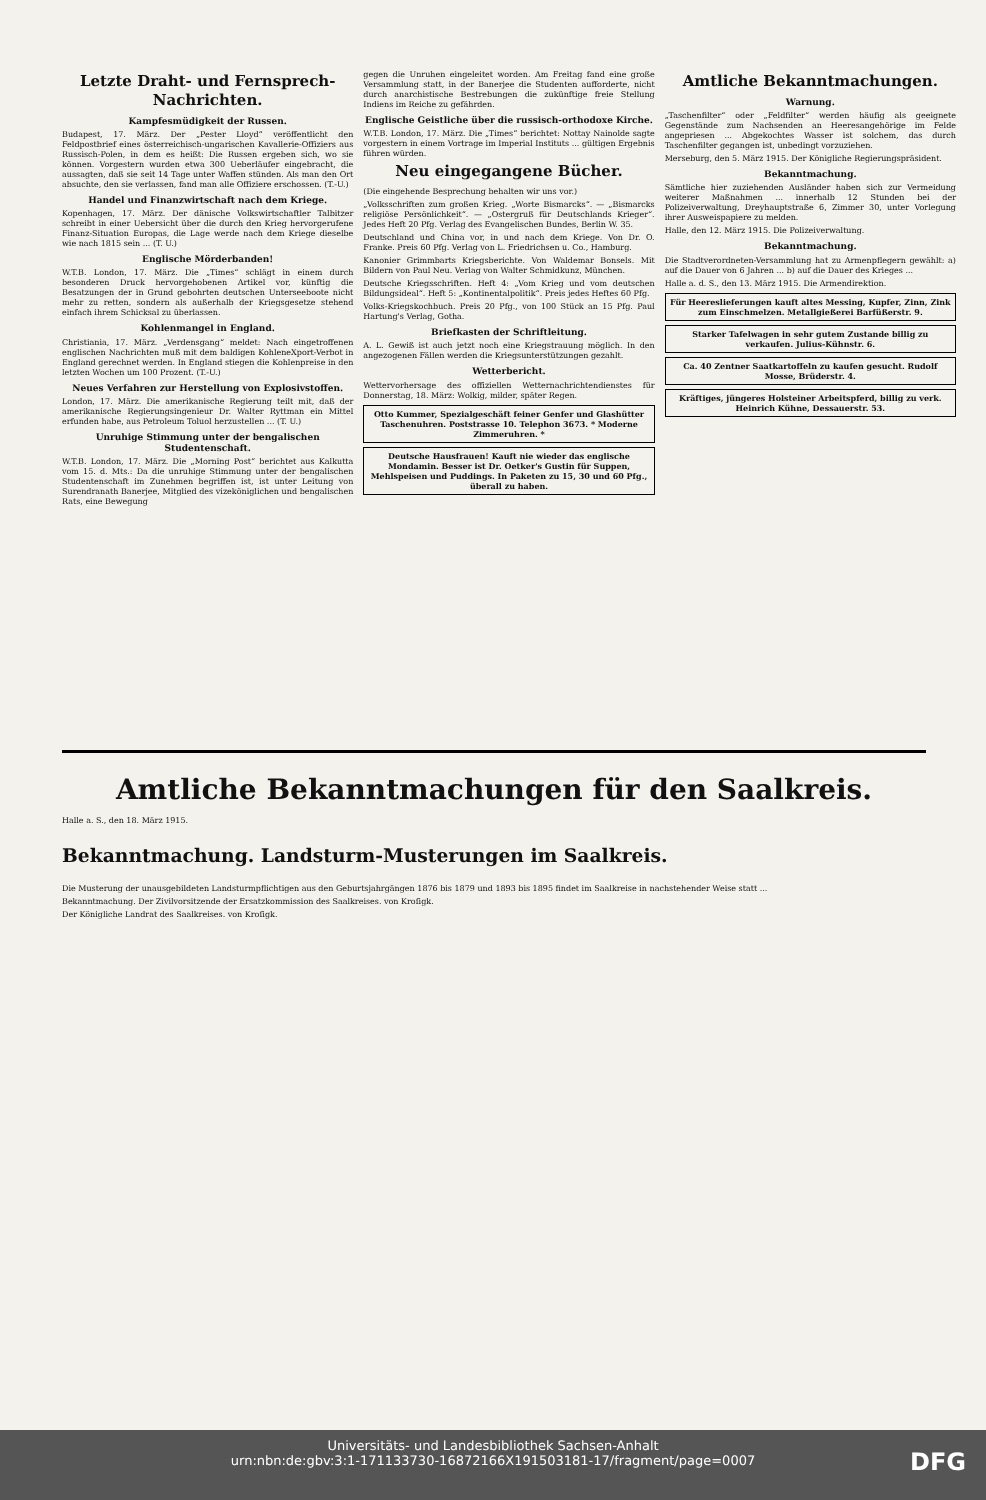Letzte Draht- und Fernsprech-Nachrichten.
Kampfesmüdigkeit der Russen.
Budapest, 17. März. Der „Pester Lloyd“ veröffentlicht den Feldpostbrief eines österreichisch-ungarischen Kavallerie-Offiziers aus Russisch-Polen, in dem es heißt: Die Russen ergeben sich, wo sie können. Vorgestern wurden etwa 300 Ueberläufer eingebracht, die aussagten, daß sie seit 14 Tage unter Waffen stünden. Als man den Ort absuchte, den sie verlassen, fand man alle Offiziere erschossen. (T.-U.)
Handel und Finanzwirtschaft nach dem Kriege.
Kopenhagen, 17. März. Der dänische Volkswirtschaftler Talbitzer schreibt in einer Uebersicht über die durch den Krieg hervorgerufene Finanz-Situation Europas, die Lage werde nach dem Kriege dieselbe wie nach 1815 sein ... (T. U.)
Englische Mörderbanden!
W.T.B. London, 17. März. Die „Times“ schlägt in einem durch besonderen Druck hervorgehobenen Artikel vor, künftig die Besatzungen der in Grund gebohrten deutschen Unterseeboote nicht mehr zu retten, sondern als außerhalb der Kriegsgesetze stehend einfach ihrem Schicksal zu überlassen.
Kohlenmangel in England.
Christiania, 17. März. „Verdensgang“ meldet: Nach eingetroffenen englischen Nachrichten muß mit dem baldigen KohleneXport-Verbot in England gerechnet werden. In England stiegen die Kohlenpreise in den letzten Wochen um 100 Prozent. (T.-U.)
Neues Verfahren zur Herstellung von Explosivstoffen.
London, 17. März. Die amerikanische Regierung teilt mit, daß der amerikanische Regierungsingenieur Dr. Walter Ryttman ein Mittel erfunden habe, aus Petroleum Toluol herzustellen ... (T. U.)
Unruhige Stimmung unter der bengalischen Studentenschaft.
W.T.B. London, 17. März. Die „Morning Post“ berichtet aus Kalkutta vom 15. d. Mts.: Da die unruhige Stimmung unter der bengalischen Studentenschaft im Zunehmen begriffen ist, ist unter Leitung von Surendranath Banerjee, Mitglied des vizeköniglichen und bengalischen Rats, eine Bewegung
gegen die Unruhen eingeleitet worden. Am Freitag fand eine große Versammlung statt, in der Banerjee die Studenten aufforderte, nicht durch anarchistische Bestrebungen die zukünftige freie Stellung Indiens im Reiche zu gefährden.
Englische Geistliche über die russisch-orthodoxe Kirche.
W.T.B. London, 17. März. Die „Times“ berichtet: Nottay Nainolde sagte vorgestern in einem Vortrage im Imperial Instituts ... gültigen Ergebnis führen würden.
Neu eingegangene Bücher.
(Die eingehende Besprechung behalten wir uns vor.)
„Volksschriften zum großen Krieg. „Worte Bismarcks“. — „Bismarcks religiöse Persönlichkeit“. — „Ostergruß für Deutschlands Krieger“. Jedes Heft 20 Pfg. Verlag des Evangelischen Bundes, Berlin W. 35.
Deutschland und China vor, in und nach dem Kriege. Von Dr. O. Franke. Preis 60 Pfg. Verlag von L. Friedrichsen u. Co., Hamburg.
Kanonier Grimmbarts Kriegsberichte. Von Waldemar Bonsels. Mit Bildern von Paul Neu. Verlag von Walter Schmidkunz, München.
Deutsche Kriegsschriften. Heft 4: „Vom Krieg und vom deutschen Bildungsideal“. Heft 5: „Kontinentalpolitik“. Preis jedes Heftes 60 Pfg.
Volks-Kriegskochbuch. Preis 20 Pfg., von 100 Stück an 15 Pfg. Paul Hartung's Verlag, Gotha.
Briefkasten der Schriftleitung.
A. L. Gewiß ist auch jetzt noch eine Kriegstrauung möglich. In den angezogenen Fällen werden die Kriegsunterstützungen gezahlt.
Wetterbericht.
Wettervorhersage des offiziellen Wetternachrichtendienstes für Donnerstag, 18. März: Wolkig, milder, später Regen.
Otto Kummer, Spezialgeschäft feiner Genfer und Glashütter Taschenuhren. Poststrasse 10. Telephon 3673. * Moderne Zimmeruhren. *
Deutsche Hausfrauen! Kauft nie wieder das englische Mondamin. Besser ist Dr. Oetker's Gustin für Suppen, Mehlspeisen und Puddings. In Paketen zu 15, 30 und 60 Pfg., überall zu haben.
Amtliche Bekanntmachungen.
Warnung.
„Taschenfilter“ oder „Feldfilter“ werden häufig als geeignete Gegenstände zum Nachsenden an Heeresangehörige im Felde angepriesen ... Abgekochtes Wasser ist solchem, das durch Taschenfilter gegangen ist, unbedingt vorzuziehen.
Merseburg, den 5. März 1915. Der Königliche Regierungspräsident.
Bekanntmachung.
Sämtliche hier zuziehenden Ausländer haben sich zur Vermeidung weiterer Maßnahmen ... innerhalb 12 Stunden bei der Polizeiverwaltung, Dreyhauptstraße 6, Zimmer 30, unter Vorlegung ihrer Ausweispapiere zu melden.
Halle, den 12. März 1915. Die Polizeiverwaltung.
Bekanntmachung.
Die Stadtverordneten-Versammlung hat zu Armenpflegern gewählt: a) auf die Dauer von 6 Jahren ... b) auf die Dauer des Krieges ...
Halle a. d. S., den 13. März 1915. Die Armendirektion.
Für Heereslieferungen kauft altes Messing, Kupfer, Zinn, Zink zum Einschmelzen. Metallgießerei Barfüßerstr. 9.
Starker Tafelwagen in sehr gutem Zustande billig zu verkaufen. Julius-Kühnstr. 6.
Ca. 40 Zentner Saatkartoffeln zu kaufen gesucht. Rudolf Mosse, Brüderstr. 4.
Kräftiges, jüngeres Holsteiner Arbeitspferd, billig zu verk. Heinrich Kühne, Dessauerstr. 53.
Amtliche Bekanntmachungen für den Saalkreis.
Halle a. S., den 18. März 1915.
Bekanntmachung. Landsturm-Musterungen im Saalkreis.
Die Musterung der unausgebildeten Landsturmpflichtigen aus den Geburtsjahrgängen 1876 bis 1879 und 1893 bis 1895 findet im Saalkreise in nachstehender Weise statt ...
Bekanntmachung. Der Zivilvorsitzende der Ersatzkommission des Saalkreises. von Kroſigk.
Der Königliche Landrat des Saalkreises. von Kroſigk.
Universitäts- und Landesbibliothek Sachsen-Anhalt
urn:nbn:de:gbv:3:1-171133730-16872166X191503181-17/fragment/page=0007
DFG